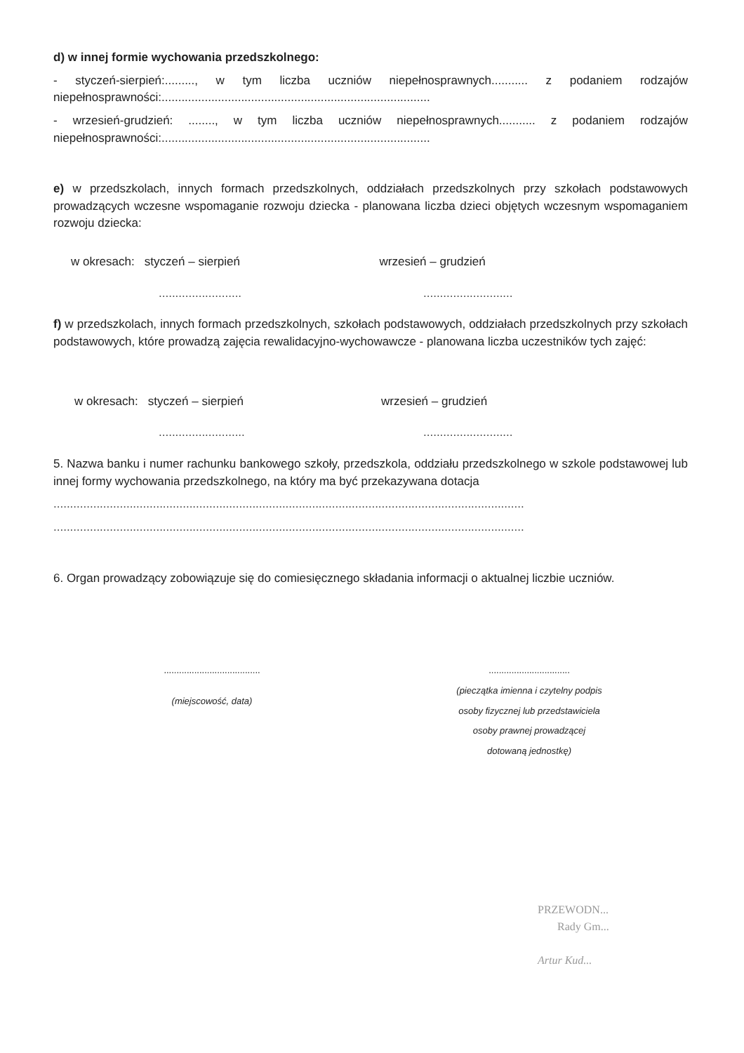d) w innej formie wychowania przedszkolnego:
- styczeń-sierpień:........., w tym liczba uczniów niepełnosprawnych........... z podaniem rodzajów niepełnosprawności:.................................................................................
- wrzesień-grudzień: ........, w tym liczba uczniów niepełnosprawnych........... z podaniem rodzajów niepełnosprawności:.................................................................................
e) w przedszkolach, innych formach przedszkolnych, oddziałach przedszkolnych przy szkołach podstawowych prowadzących wczesne wspomaganie rozwoju dziecka - planowana liczba dzieci objętych wczesnym wspomaganiem rozwoju dziecka:
w okresach: styczeń – sierpień
wrzesień – grudzień
......................... ...........................
f) w przedszkolach, innych formach przedszkolnych, szkołach podstawowych, oddziałach przedszkolnych przy szkołach podstawowych, które prowadzą zajęcia rewalidacyjno-wychowawcze - planowana liczba uczestników tych zajęć:
w okresach: styczeń – sierpień
wrzesień – grudzień
.......................... ...........................
5. Nazwa banku i numer rachunku bankowego szkoły, przedszkola, oddziału przedszkolnego w szkole podstawowej lub innej formy wychowania przedszkolnego, na który ma być przekazywana dotacja
..............................................................................................................................................
..............................................................................................................................................
6. Organ prowadzący zobowiązuje się do comiesięcznego składania informacji o aktualnej liczbie uczniów.
......................................
(miejscowość, data)
................................
(pieczątka imienna i czytelny podpis
osoby fizycznej lub przedstawiciela
osoby prawnej prowadzącej
dotowaną jednostkę)
PRZEWODN...
Rady Gm...
Artur Kud...